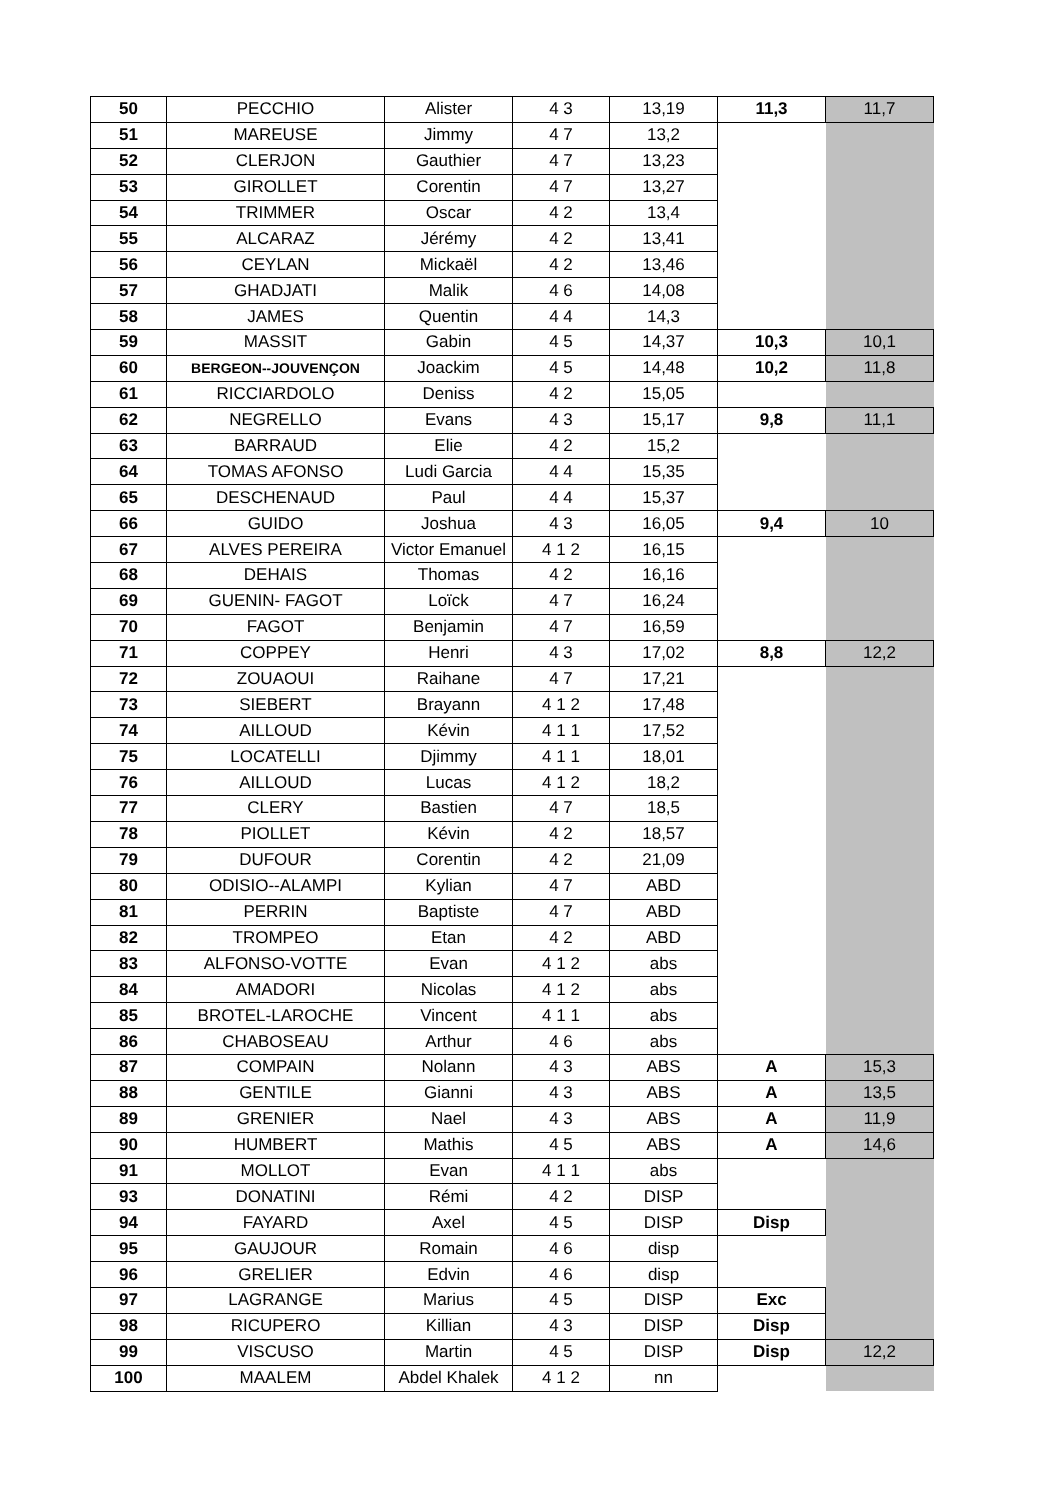| 50 | PECCHIO | Alister | 4 3 | 13,19 | 11,3 | 11,7 |
| 51 | MAREUSE | Jimmy | 4 7 | 13,2 | | |
| 52 | CLERJON | Gauthier | 4 7 | 13,23 | | |
| 53 | GIROLLET | Corentin | 4 7 | 13,27 | | |
| 54 | TRIMMER | Oscar | 4 2 | 13,4 | | |
| 55 | ALCARAZ | Jérémy | 4 2 | 13,41 | | |
| 56 | CEYLAN | Mickaël | 4 2 | 13,46 | | |
| 57 | GHADJATI | Malik | 4 6 | 14,08 | | |
| 58 | JAMES | Quentin | 4 4 | 14,3 | | |
| 59 | MASSIT | Gabin | 4 5 | 14,37 | 10,3 | 10,1 |
| 60 | BERGEON--JOUVENÇON | Joackim | 4 5 | 14,48 | 10,2 | 11,8 |
| 61 | RICCIARDOLO | Deniss | 4 2 | 15,05 | | |
| 62 | NEGRELLO | Evans | 4 3 | 15,17 | 9,8 | 11,1 |
| 63 | BARRAUD | Elie | 4 2 | 15,2 | | |
| 64 | TOMAS AFONSO | Ludi Garcia | 4 4 | 15,35 | | |
| 65 | DESCHENAUD | Paul | 4 4 | 15,37 | | |
| 66 | GUIDO | Joshua | 4 3 | 16,05 | 9,4 | 10 |
| 67 | ALVES PEREIRA | Victor Emanuel | 4 1 2 | 16,15 | | |
| 68 | DEHAIS | Thomas | 4 2 | 16,16 | | |
| 69 | GUENIN- FAGOT | Loïck | 4 7 | 16,24 | | |
| 70 | FAGOT | Benjamin | 4 7 | 16,59 | | |
| 71 | COPPEY | Henri | 4 3 | 17,02 | 8,8 | 12,2 |
| 72 | ZOUAOUI | Raihane | 4 7 | 17,21 | | |
| 73 | SIEBERT | Brayann | 4 1 2 | 17,48 | | |
| 74 | AILLOUD | Kévin | 4 1 1 | 17,52 | | |
| 75 | LOCATELLI | Djimmy | 4 1 1 | 18,01 | | |
| 76 | AILLOUD | Lucas | 4 1 2 | 18,2 | | |
| 77 | CLERY | Bastien | 4 7 | 18,5 | | |
| 78 | PIOLLET | Kévin | 4 2 | 18,57 | | |
| 79 | DUFOUR | Corentin | 4 2 | 21,09 | | |
| 80 | ODISIO--ALAMPI | Kylian | 4 7 | ABD | | |
| 81 | PERRIN | Baptiste | 4 7 | ABD | | |
| 82 | TROMPEO | Etan | 4 2 | ABD | | |
| 83 | ALFONSO-VOTTE | Evan | 4 1 2 | abs | | |
| 84 | AMADORI | Nicolas | 4 1 2 | abs | | |
| 85 | BROTEL-LAROCHE | Vincent | 4 1 1 | abs | | |
| 86 | CHABOSEAU | Arthur | 4 6 | abs | | |
| 87 | COMPAIN | Nolann | 4 3 | ABS | A | 15,3 |
| 88 | GENTILE | Gianni | 4 3 | ABS | A | 13,5 |
| 89 | GRENIER | Nael | 4 3 | ABS | A | 11,9 |
| 90 | HUMBERT | Mathis | 4 5 | ABS | A | 14,6 |
| 91 | MOLLOT | Evan | 4 1 1 | abs | | |
| 93 | DONATINI | Rémi | 4 2 | DISP | | |
| 94 | FAYARD | Axel | 4 5 | DISP | Disp | |
| 95 | GAUJOUR | Romain | 4 6 | disp | | |
| 96 | GRELIER | Edvin | 4 6 | disp | | |
| 97 | LAGRANGE | Marius | 4 5 | DISP | Exc | |
| 98 | RICUPERO | Killian | 4 3 | DISP | Disp | |
| 99 | VISCUSO | Martin | 4 5 | DISP | Disp | 12,2 |
| 100 | MAALEM | Abdel Khalek | 4 1 2 | nn | | |